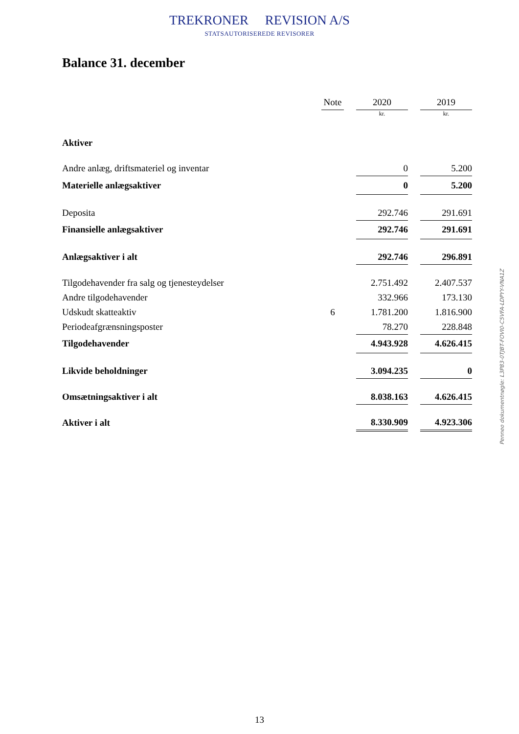TREKRONER REVISION A/S
STATSAUTORISEREDE REVISORER
Balance 31. december
| | Note | | 2020 | | 2019 |
| | | | kr. | | kr. |
| Aktiver | | | | | |
| Andre anlæg, driftsmateriel og inventar | | | 0 | | 5.200 |
| Materielle anlægsaktiver | | | 0 | | 5.200 |
| Deposita | | | 292.746 | | 291.691 |
| Finansielle anlægsaktiver | | | 292.746 | | 291.691 |
| Anlægsaktiver i alt | | | 292.746 | | 296.891 |
| Tilgodehavender fra salg og tjenesteydelser | | | 2.751.492 | | 2.407.537 |
| Andre tilgodehavender | | | 332.966 | | 173.130 |
| Udskudt skatteaktiv | 6 | | 1.781.200 | | 1.816.900 |
| Periodeafgrænsningsposter | | | 78.270 | | 228.848 |
| Tilgodehavender | | | 4.943.928 | | 4.626.415 |
| Likvide beholdninger | | | 3.094.235 | | 0 |
| Omsætningsaktiver i alt | | | 8.038.163 | | 4.626.415 |
| Aktiver i alt | | | 8.330.909 | | 4.923.306 |
Penneo dokumentnøgle: L3P83-0TJBT-FOVI0-C5VFA-LDPYY-VNA1Z
13